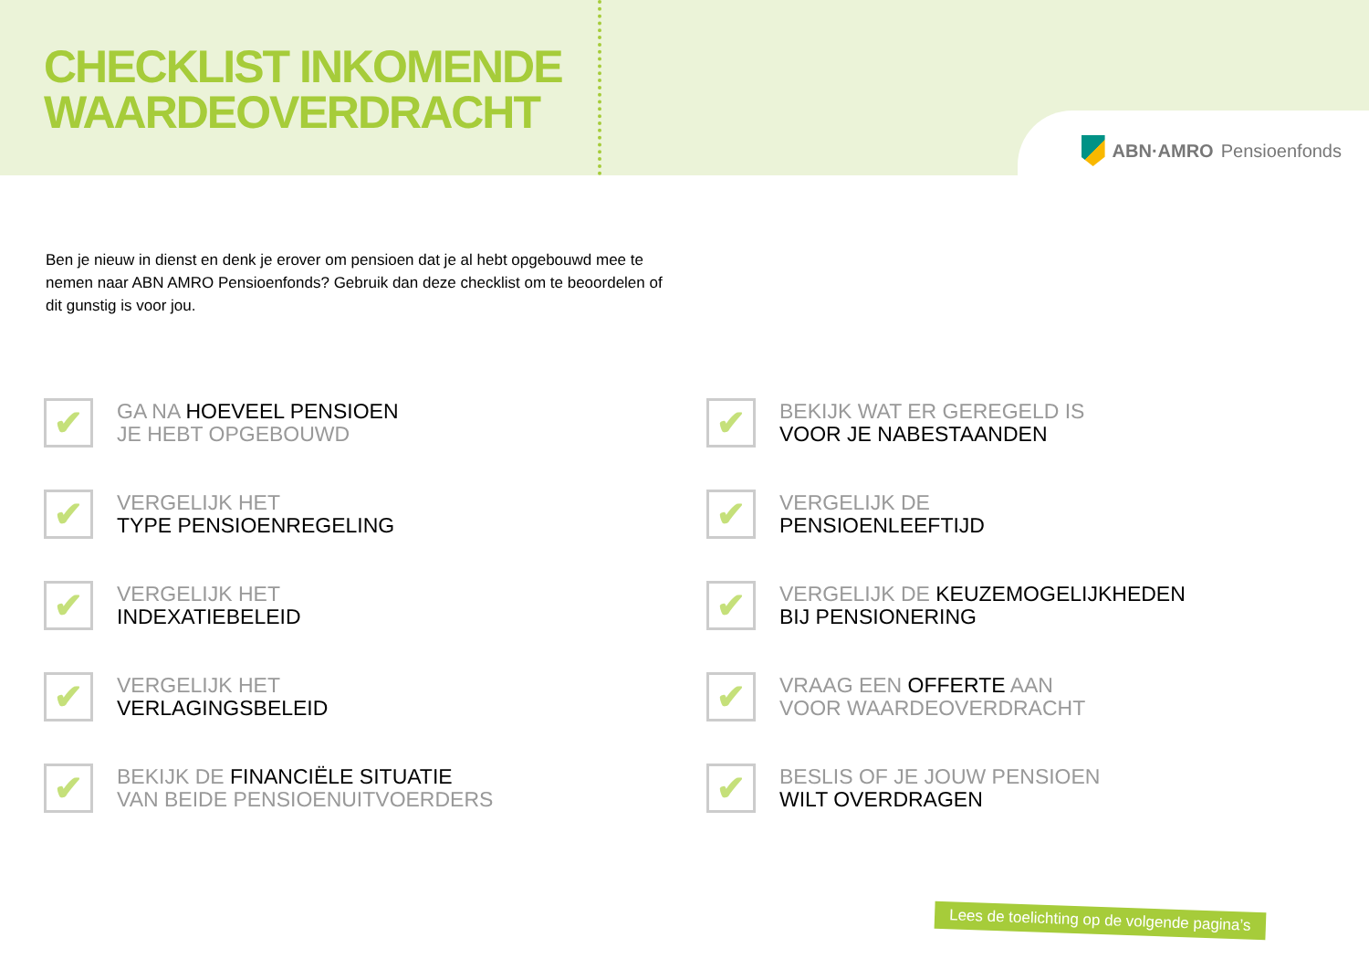CHECKLIST INKOMENDE
WAARDEOVERDRACHT
ABN·AMRO Pensioenfonds
Ben je nieuw in dienst en denk je erover om pensioen dat je al hebt opgebouwd mee te nemen naar ABN AMRO Pensioenfonds? Gebruik dan deze checklist om te beoordelen of dit gunstig is voor jou.
✔
GA NA HOEVEEL PENSIOEN
JE HEBT OPGEBOUWD
✔
BEKIJK WAT ER GEREGELD IS
VOOR JE NABESTAANDEN
✔
VERGELIJK HET
TYPE PENSIOENREGELING
✔
VERGELIJK DE
PENSIOENLEEFTIJD
✔
VERGELIJK HET
INDEXATIEBELEID
✔
VERGELIJK DE KEUZEMOGELIJKHEDEN
BIJ PENSIONERING
✔
VERGELIJK HET
VERLAGINGSBELEID
✔
VRAAG EEN OFFERTE AAN
VOOR WAARDEOVERDRACHT
✔
BEKIJK DE FINANCIËLE SITUATIE
VAN BEIDE PENSIOENUITVOERDERS
✔
BESLIS OF JE JOUW PENSIOEN
WILT OVERDRAGEN
Lees de toelichting op de volgende pagina’s